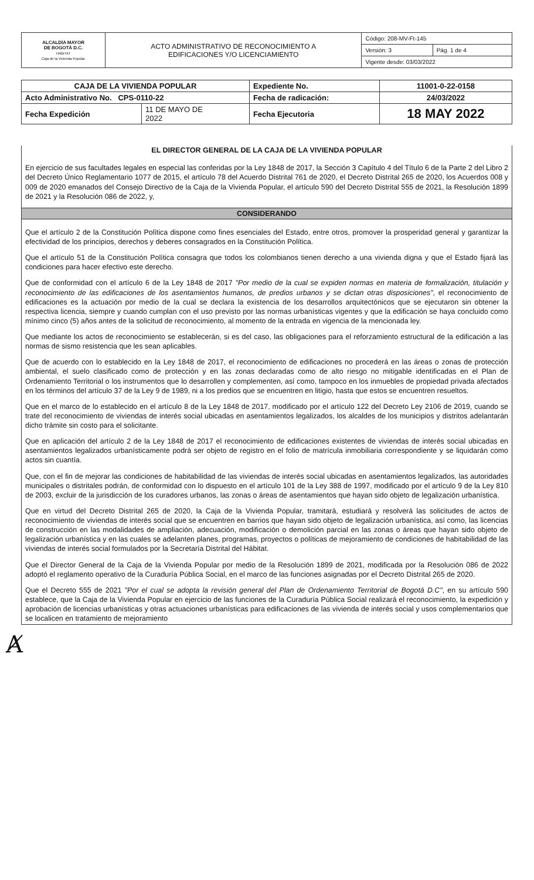| ALCALDÍA MAYOR DE BOGOTÁ D.C. HÁBITAT Caja de la Vivienda Popular | ACTO ADMINISTRATIVO DE RECONOCIMIENTO A EDIFICACIONES Y/O LICENCIAMIENTO | Código: 208-MV-Ft-145 | |
| | | Versión: 3 | Pág. 1 de 4 |
| | | Vigente desde: 03/03/2022 | |
| CAJA DE LA VIVIENDA POPULAR | | Expediente No. | 11001-0-22-0158 |
| Acto Administrativo No. CPS-0110-22 | | Fecha de radicación: | 24/03/2022 |
| Fecha Expedición | 11 DE MAYO DE 2022 | Fecha Ejecutoria | 18 MAY 2022 |
EL DIRECTOR GENERAL DE LA CAJA DE LA VIVIENDA POPULAR
En ejercicio de sus facultades legales en especial las conferidas por la Ley 1848 de 2017, la Sección 3 Capítulo 4 del Título 6 de la Parte 2 del Libro 2 del Decreto Único Reglamentario 1077 de 2015, el artículo 78 del Acuerdo Distrital 761 de 2020, el Decreto Distrital 265 de 2020, los Acuerdos 008 y 009 de 2020 emanados del Consejo Directivo de la Caja de la Vivienda Popular, el artículo 590 del Decreto Distrital 555 de 2021, la Resolución 1899 de 2021 y la Resolución 086 de 2022, y,
CONSIDERANDO
Que el artículo 2 de la Constitución Política dispone como fines esenciales del Estado, entre otros, promover la prosperidad general y garantizar la efectividad de los principios, derechos y deberes consagrados en la Constitución Política.
Que el artículo 51 de la Constitución Política consagra que todos los colombianos tienen derecho a una vivienda digna y que el Estado fijará las condiciones para hacer efectivo este derecho.
Que de conformidad con el artículo 6 de la Ley 1848 de 2017 "Por medio de la cual se expiden normas en materia de formalización, titulación y reconocimiento de las edificaciones de los asentamientos humanos, de predios urbanos y se dictan otras disposiciones", el reconocimiento de edificaciones es la actuación por medio de la cual se declara la existencia de los desarrollos arquitectónicos que se ejecutaron sin obtener la respectiva licencia, siempre y cuando cumplan con el uso previsto por las normas urbanísticas vigentes y que la edificación se haya concluido como mínimo cinco (5) años antes de la solicitud de reconocimiento, al momento de la entrada en vigencia de la mencionada ley.
Que mediante los actos de reconocimiento se establecerán, si es del caso, las obligaciones para el reforzamiento estructural de la edificación a las normas de sismo resistencia que les sean aplicables.
Que de acuerdo con lo establecido en la Ley 1848 de 2017, el reconocimiento de edificaciones no procederá en las áreas o zonas de protección ambiental, el suelo clasificado como de protección y en las zonas declaradas como de alto riesgo no mitigable identificadas en el Plan de Ordenamiento Territorial o los instrumentos que lo desarrollen y complementen, así como, tampoco en los inmuebles de propiedad privada afectados en los términos del artículo 37 de la Ley 9 de 1989, ni a los predios que se encuentren en litigio, hasta que estos se encuentren resueltos.
Que en el marco de lo establecido en el artículo 8 de la Ley 1848 de 2017, modificado por el artículo 122 del Decreto Ley 2106 de 2019, cuando se trate del reconocimiento de viviendas de interés social ubicadas en asentamientos legalizados, los alcaldes de los municipios y distritos adelantarán dicho trámite sin costo para el solicitante.
Que en aplicación del artículo 2 de la Ley 1848 de 2017 el reconocimiento de edificaciones existentes de viviendas de interés social ubicadas en asentamientos legalizados urbanísticamente podrá ser objeto de registro en el folio de matrícula inmobiliaria correspondiente y se liquidarán como actos sin cuantía.
Que, con el fin de mejorar las condiciones de habitabilidad de las viviendas de interés social ubicadas en asentamientos legalizados, las autoridades municipales o distritales podrán, de conformidad con lo dispuesto en el artículo 101 de la Ley 388 de 1997, modificado por el artículo 9 de la Ley 810 de 2003, excluir de la jurisdicción de los curadores urbanos, las zonas o áreas de asentamientos que hayan sido objeto de legalización urbanística.
Que en virtud del Decreto Distrital 265 de 2020, la Caja de la Vivienda Popular, tramitará, estudiará y resolverá las solicitudes de actos de reconocimiento de viviendas de interés social que se encuentren en barrios que hayan sido objeto de legalización urbanística, así como, las licencias de construcción en las modalidades de ampliación, adecuación, modificación o demolición parcial en las zonas o áreas que hayan sido objeto de legalización urbanística y en las cuales se adelanten planes, programas, proyectos o políticas de mejoramiento de condiciones de habitabilidad de las viviendas de interés social formulados por la Secretaría Distrital del Hábitat.
Que el Director General de la Caja de la Vivienda Popular por medio de la Resolución 1899 de 2021, modificada por la Resolución 086 de 2022 adoptó el reglamento operativo de la Curaduría Pública Social, en el marco de las funciones asignadas por el Decreto Distrital 265 de 2020.
Que el Decreto 555 de 2021 "Por el cual se adopta la revisión general del Plan de Ordenamiento Territorial de Bogotá D.C", en su artículo 590 establece, que la Caja de la Vivienda Popular en ejercicio de las funciones de la Curaduría Pública Social realizará el reconocimiento, la expedición y aprobación de licencias urbanísticas y otras actuaciones urbanísticas para edificaciones de las vivienda de interés social y usos complementarios que se localicen en tratamiento de mejoramiento
Ⱥ